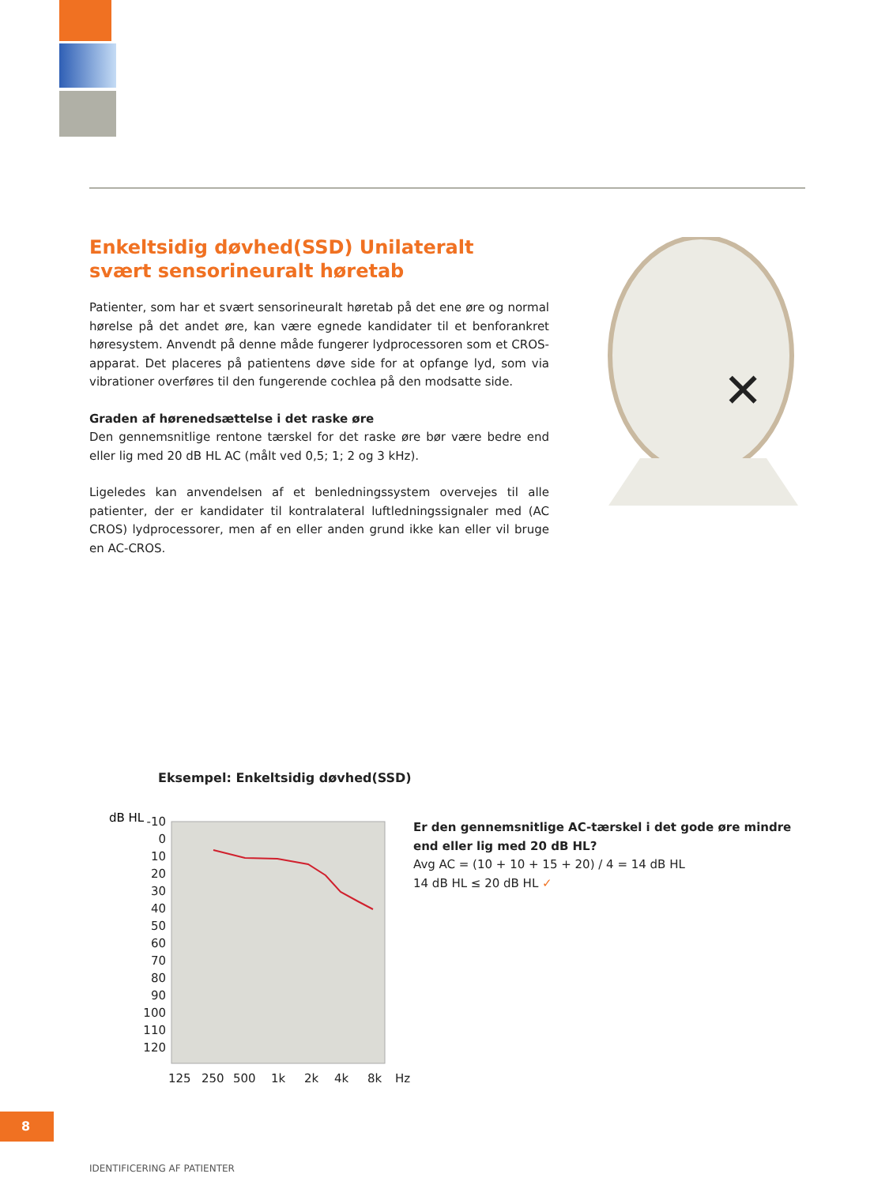Enkeltsidig døvhed(SSD) Unilateralt svært sensorineuralt høretab
Patienter, som har et svært sensorineuralt høretab på det ene øre og normal hørelse på det andet øre, kan være egnede kandidater til et benforankret høresystem. Anvendt på denne måde fungerer lydprocessoren som et CROS-apparat. Det placeres på patientens døve side for at opfange lyd, som via vibrationer overføres til den fungerende cochlea på den modsatte side.
Graden af hørenedsættelse i det raske øre
Den gennemsnitlige rentone tærskel for det raske øre bør være bedre end eller lig med 20 dB HL AC (målt ved 0,5; 1; 2 og 3 kHz).
Ligeledes kan anvendelsen af et benledningssystem overvejes til alle patienter, der er kandidater til kontralateral luftledningssignaler med (AC CROS) lydprocessorer, men af en eller anden grund ikke kan eller vil bruge en AC-CROS.
✕
Eksempel: Enkeltsidig døvhed(SSD)
dB HL
-10
0
10
20
30
40
50
60
70
80
90
100
110
120
125
250
500
1k
2k
4k
8k
Hz
Er den gennemsnitlige AC-tærskel i det gode øre mindre
end eller lig med 20 dB HL?
Avg AC = (10 + 10 + 15 + 20) / 4 = 14 dB HL
14 dB HL ≤ 20 dB HL ✓
8
IDENTIFICERING AF PATIENTER